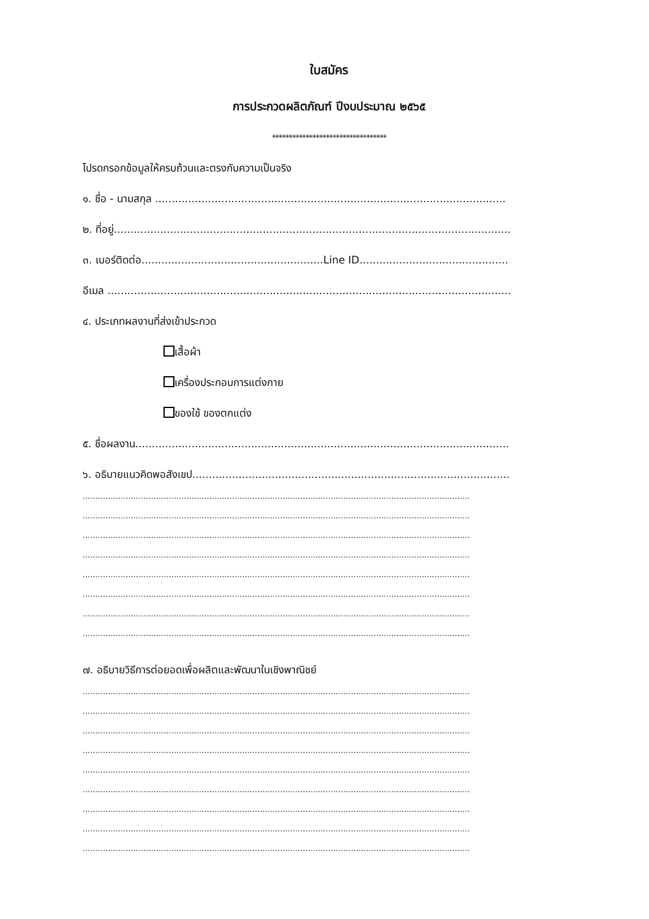ใบสมัคร
การประกวดผลิตภัณฑ์ ปีงบประมาณ ๒๕๖๕
**********************************
โปรดกรอกข้อมูลให้ครบถ้วนและตรงกับความเป็นจริง
๑. ชื่อ - นามสกุล ..........................................................................................................
๒. ที่อยู่........................................................................................................................
๓. เบอร์ติดต่อ.......................................................Line ID.............................................
อีเมล ..........................................................................................................................
๔. ประเภทผลงานที่ส่งเข้าประกวด
เสื้อผ้า
เครื่องประกอบการแต่งกาย
ของใช้ ของตกแต่ง
๕. ชื่อผลงาน.................................................................................................................
๖. อธิบายแนวคิดพอสังเขป................................................................................................
.........................................................................................................................................................
.........................................................................................................................................................
.........................................................................................................................................................
.........................................................................................................................................................
.........................................................................................................................................................
.........................................................................................................................................................
.........................................................................................................................................................
.........................................................................................................................................................
๗. อธิบายวิธีการต่อยอดเพื่อผลิตและพัฒนาในเชิงพาณิชย์
.........................................................................................................................................................
.........................................................................................................................................................
.........................................................................................................................................................
.........................................................................................................................................................
.........................................................................................................................................................
.........................................................................................................................................................
.........................................................................................................................................................
.........................................................................................................................................................
.........................................................................................................................................................